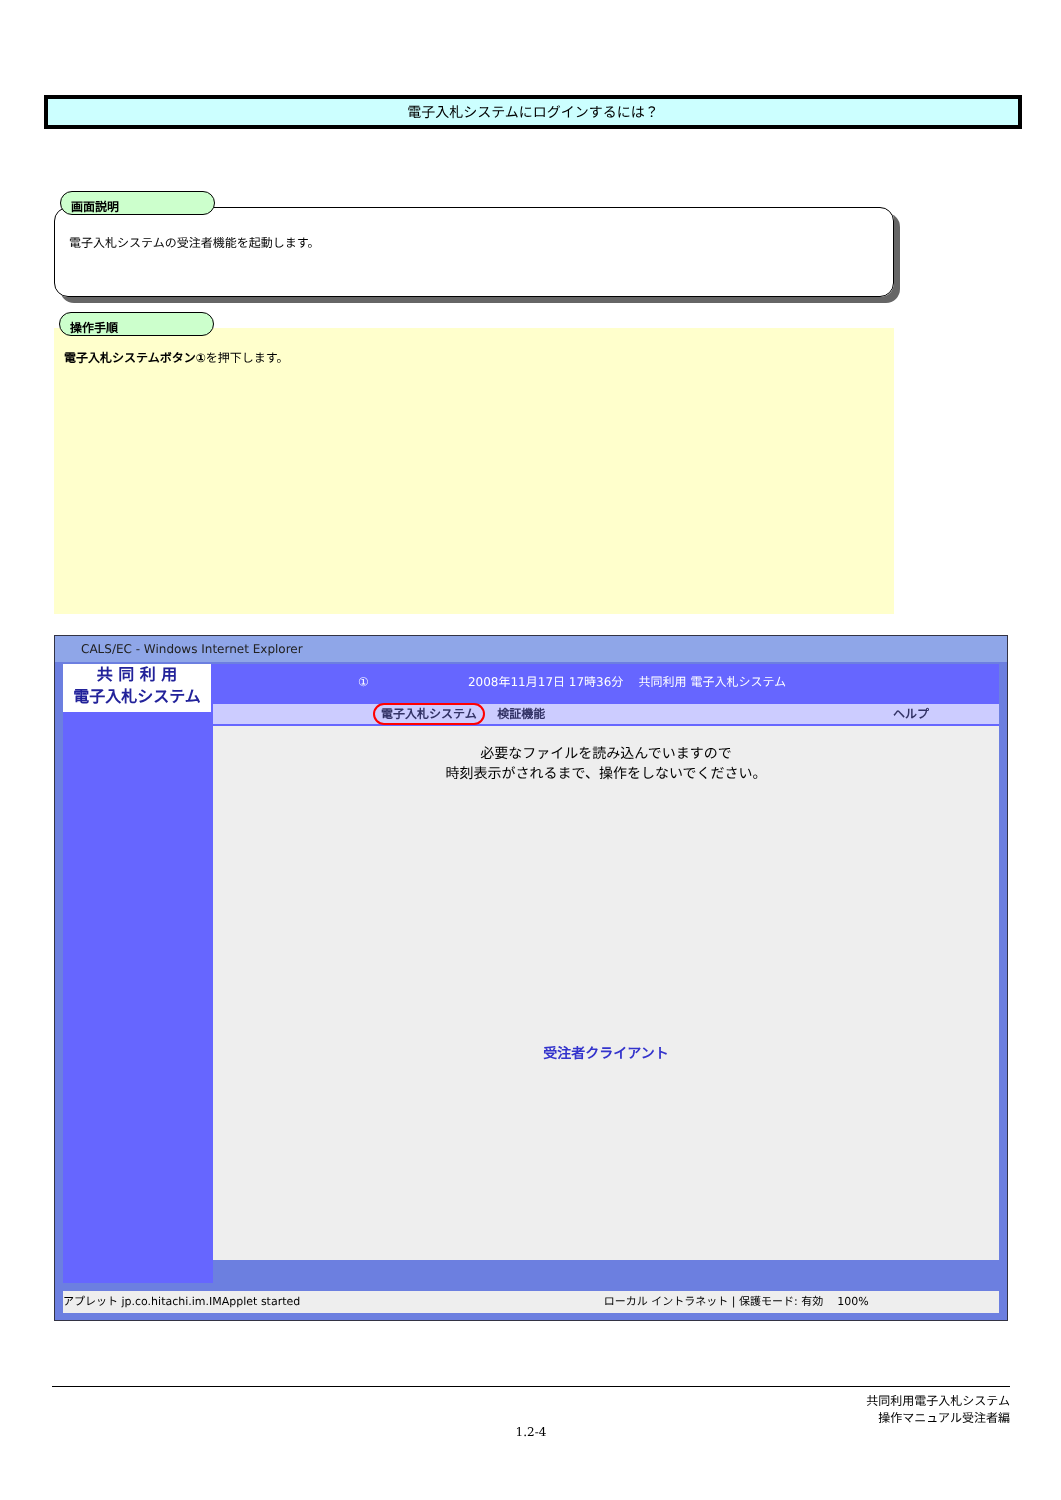電子入札システムにログインするには？
電子入札システムの受注者機能を起動します。
画面説明
電子入札システムボタン①を押下します。
操作手順
CALS/EC - Windows Internet Explorer
① 2008年11月17日 17時36分 共同利用 電子入札システム
電子入札システム 検証機能 ヘルプ
共 同 利 用
電子入札システム
必要なファイルを読み込んでいますので
時刻表示がされるまで、操作をしないでください。
受注者クライアント
アプレット jp.co.hitachi.im.IMApplet started ローカル イントラネット | 保護モード: 有効 100%
共同利用電子入札システム
操作マニュアル受注者編
1.2-4